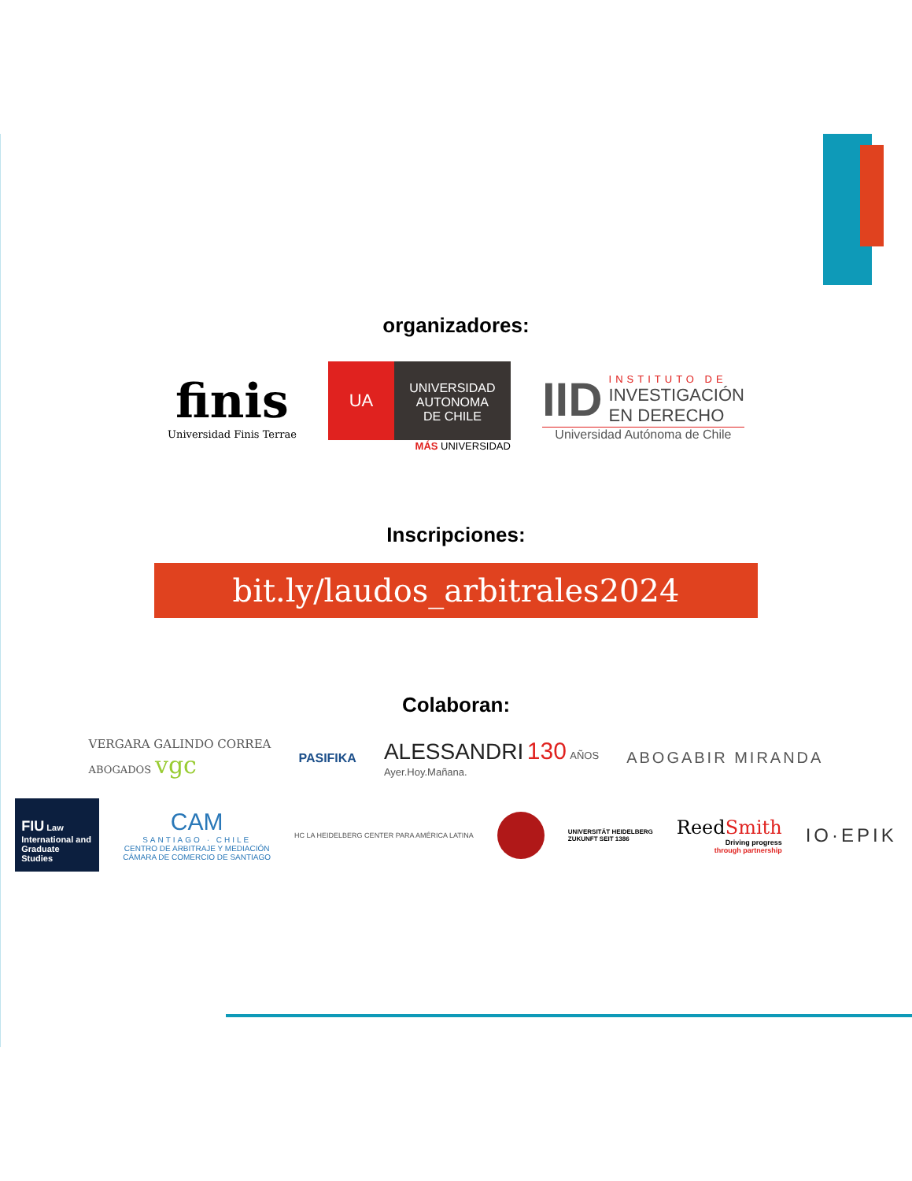organizadores:
finis
Universidad Finis Terrae
UA
UNIVERSIDAD
AUTONOMA
DE CHILE
MÁS UNIVERSIDAD
IID
INSTITUTO DE
INVESTIGACIÓN
EN DERECHO
Universidad Autónoma de Chile
Inscripciones:
bit.ly/laudos_arbitrales2024
Colaboran:
VERGARA GALINDO CORREA
ABOGADOS vgc
PASIFIKA
ALESSANDRI 130 AÑOS
Ayer.Hoy.Mañana.
ABOGABIR MIRANDA
FIU Law
International and Graduate Studies
CAM
SANTIAGO · CHILE
CENTRO DE ARBITRAJE Y MEDIACIÓN
CÁMARA DE COMERCIO DE SANTIAGO
HC LA HEIDELBERG CENTER PARA AMÉRICA LATINA
UNIVERSITÄT HEIDELBERG
ZUKUNFT SEIT 1386
ReedSmith
Driving progress
through partnership
IO·EPIK